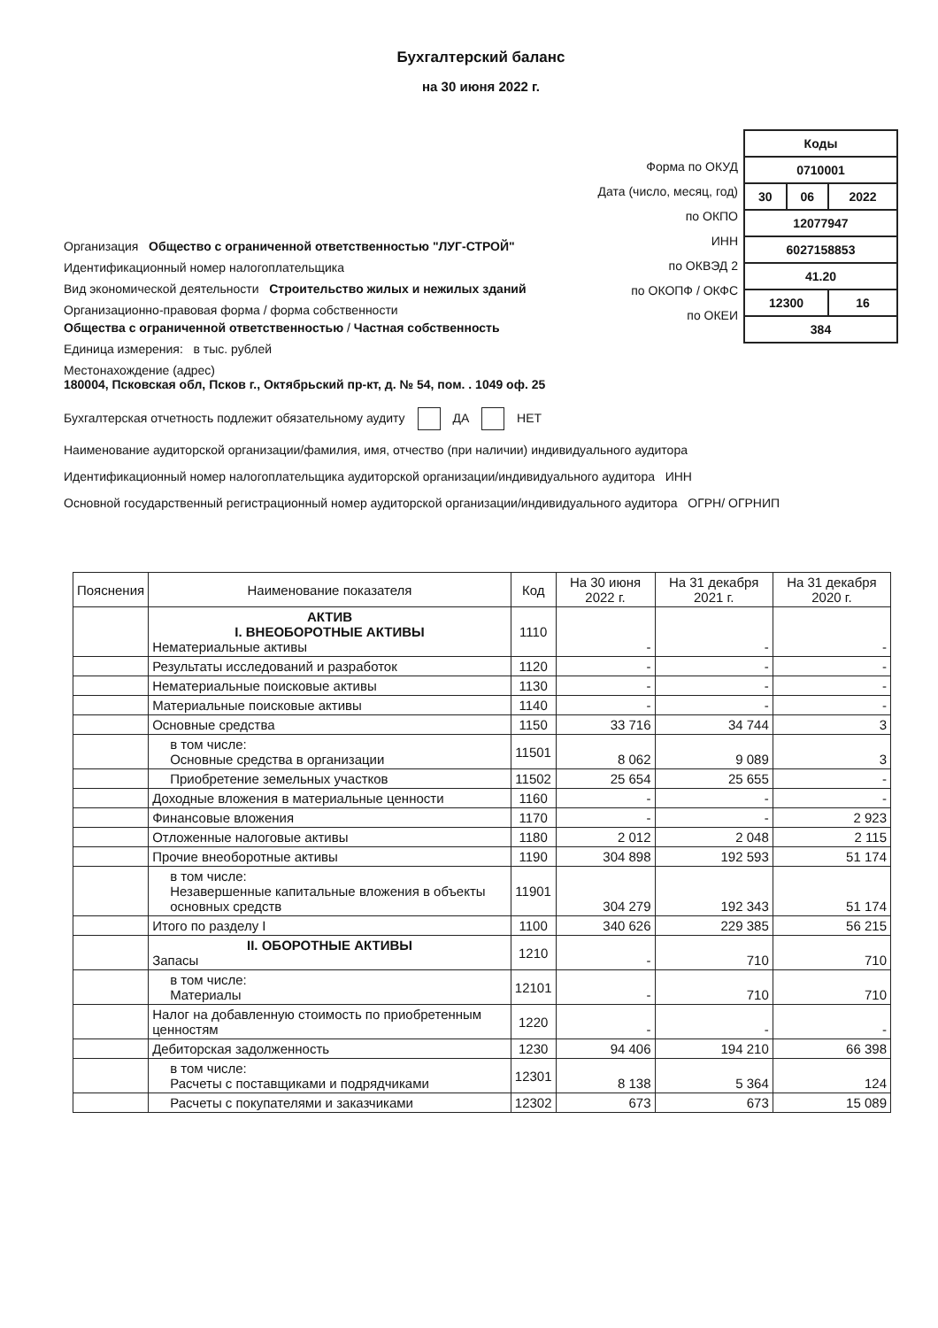Бухгалтерский баланс
на 30 июня 2022 г.
Организация Общество с ограниченной ответственностью "ЛУГ-СТРОЙ"
Идентификационный номер налогоплательщика
Вид экономической деятельности Строительство жилых и нежилых зданий
Организационно-правовая форма / форма собственности
Общества с ограниченной ответственностью / Частная собственность
Единица измерения: в тыс. рублей
Местонахождение (адрес)
180004, Псковская обл, Псков г., Октябрьский пр-кт, д. № 54, пом. . 1049 оф. 25
| Коды | | |
| 0710001 | | |
| 30 | 06 | 2022 |
| 12077947 | | |
| 6027158853 | | |
| 41.20 | | |
| 12300 | | 16 |
| 384 | | |
Форма по ОКУД
Дата (число, месяц, год)
по ОКПО
ИНН
по ОКВЭД 2
по ОКОПФ / ОКФС
по ОКЕИ
Бухгалтерская отчетность подлежит обязательному аудиту ДА НЕТ
Наименование аудиторской организации/фамилия, имя, отчество (при наличии) индивидуального аудитора
Идентификационный номер налогоплательщика аудиторской организации/индивидуального аудитора ИНН
Основной государственный регистрационный номер аудиторской организации/индивидуального аудитора ОГРН/ ОГРНИП
| Пояснения | Наименование показателя | Код | На 30 июня 2022 г. | На 31 декабря 2021 г. | На 31 декабря 2020 г. |
| --- | --- | --- | --- | --- | --- |
| | АКТИВ I. ВНЕОБОРОТНЫЕ АКТИВЫ Нематериальные активы | 1110 | - | - | - |
| | Результаты исследований и разработок | 1120 | - | - | - |
| | Нематериальные поисковые активы | 1130 | - | - | - |
| | Материальные поисковые активы | 1140 | - | - | - |
| | Основные средства | 1150 | 33 716 | 34 744 | 3 |
| | в том числе: Основные средства в организации | 11501 | 8 062 | 9 089 | 3 |
| | Приобретение земельных участков | 11502 | 25 654 | 25 655 | - |
| | Доходные вложения в материальные ценности | 1160 | - | - | - |
| | Финансовые вложения | 1170 | - | - | 2 923 |
| | Отложенные налоговые активы | 1180 | 2 012 | 2 048 | 2 115 |
| | Прочие внеоборотные активы | 1190 | 304 898 | 192 593 | 51 174 |
| | в том числе: Незавершенные капитальные вложения в объекты основных средств | 11901 | 304 279 | 192 343 | 51 174 |
| | Итого по разделу I | 1100 | 340 626 | 229 385 | 56 215 |
| | II. ОБОРОТНЫЕ АКТИВЫ Запасы | 1210 | - | 710 | 710 |
| | в том числе: Материалы | 12101 | - | 710 | 710 |
| | Налог на добавленную стоимость по приобретенным ценностям | 1220 | - | - | - |
| | Дебиторская задолженность | 1230 | 94 406 | 194 210 | 66 398 |
| | в том числе: Расчеты с поставщиками и подрядчиками | 12301 | 8 138 | 5 364 | 124 |
| | Расчеты с покупателями и заказчиками | 12302 | 673 | 673 | 15 089 |